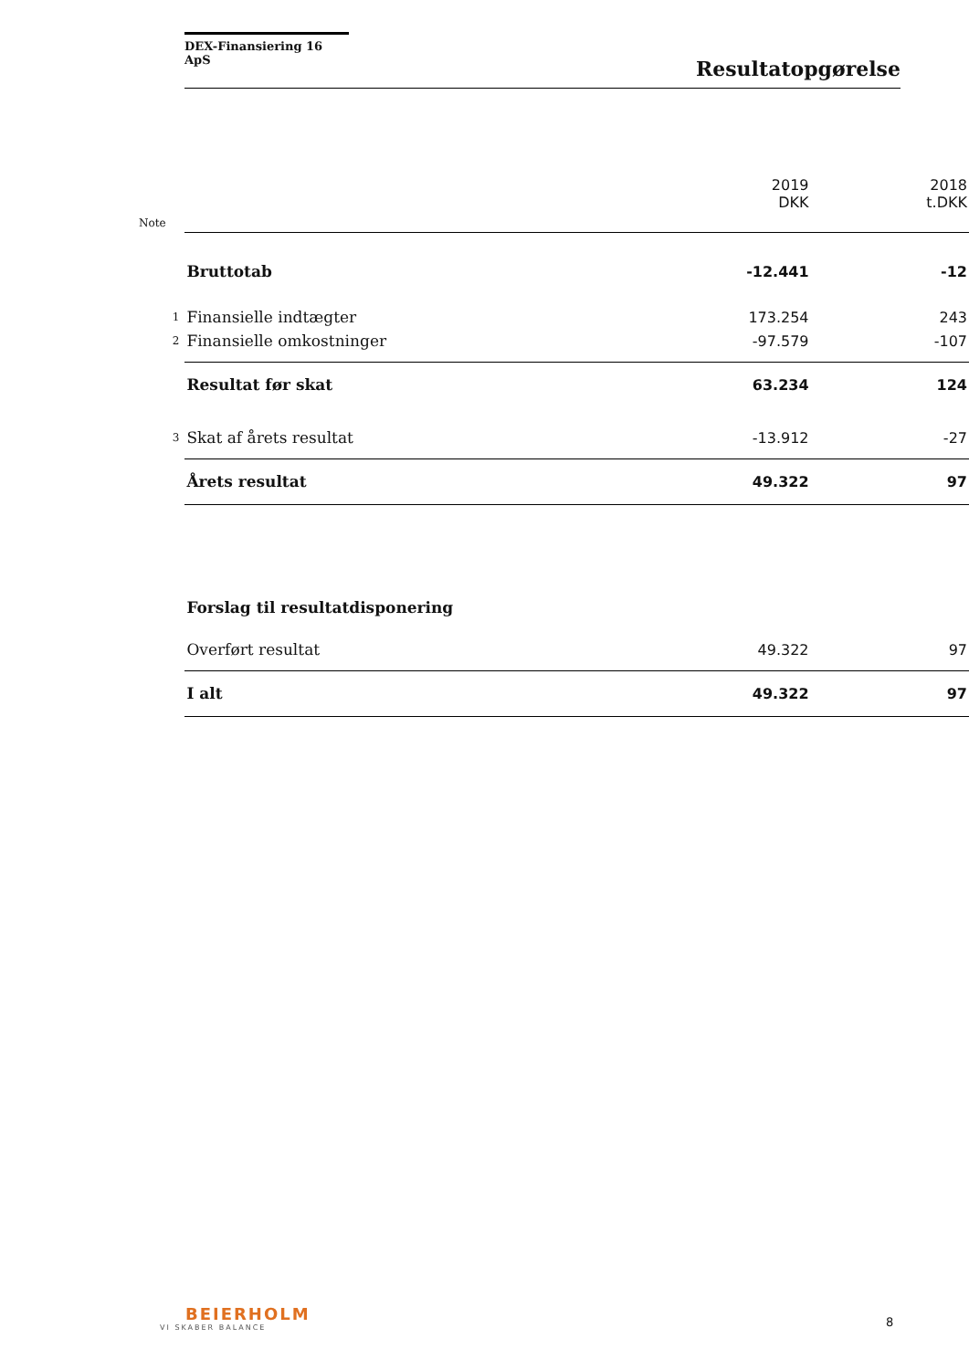DEX-Finansiering 16 ApS
Resultatopgørelse
| | | 2019 DKK | 2018 t.DKK |
| Note | | | |
| | Bruttotab | -12.441 | -12 |
| 1 | Finansielle indtægter | 173.254 | 243 |
| 2 | Finansielle omkostninger | -97.579 | -107 |
| | Resultat før skat | 63.234 | 124 |
| 3 | Skat af årets resultat | -13.912 | -27 |
| | Årets resultat | 49.322 | 97 |
| | Forslag til resultatdisponering | | |
| | Overført resultat | 49.322 | 97 |
| | I alt | 49.322 | 97 |
BEIERHOLM
VI SKABER BALANCE
8